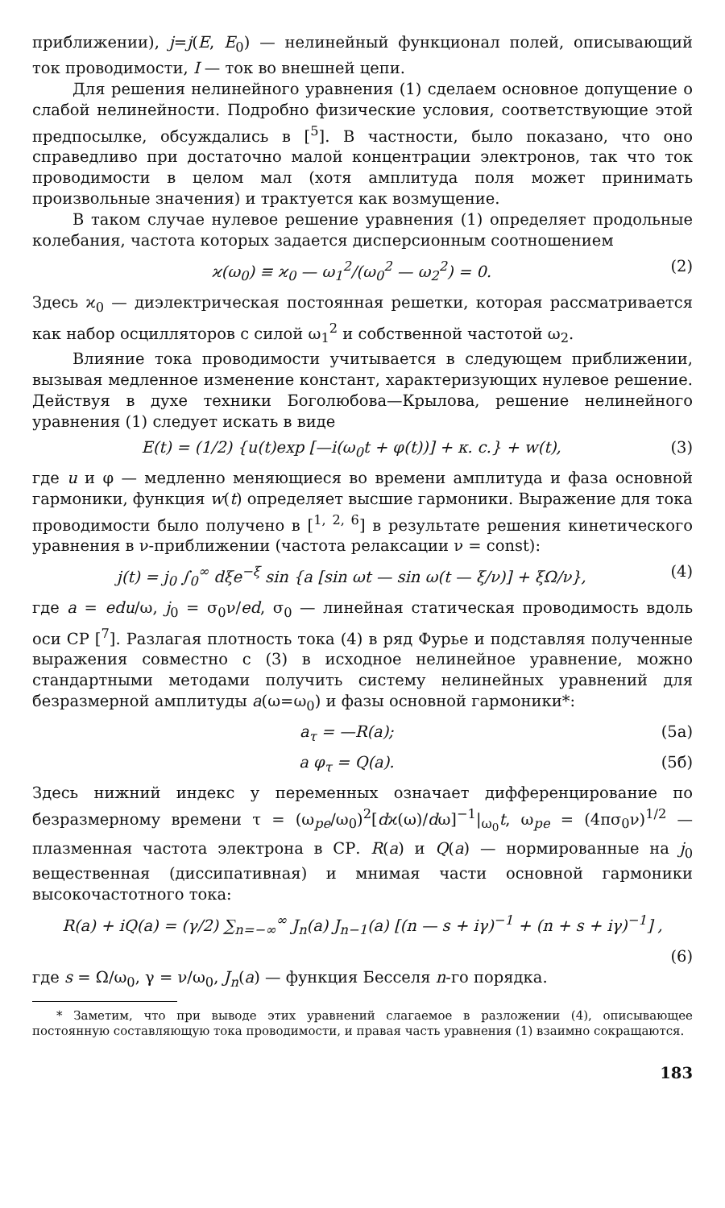приближении), j=j(E, E<sub>0</sub>) — нелинейный функционал полей, описывающий ток проводимости, I — ток во внешней цепи.
Для решения нелинейного уравнения (1) сделаем основное допущение о слабой нелинейности. Подробно физические условия, соответствующие этой предпосылке, обсуждались в [<sup>5</sup>]. В частности, было показано, что оно справедливо при достаточно малой концентрации электронов, так что ток проводимости в целом мал (хотя амплитуда поля может принимать произвольные значения) и трактуется как возмущение.
В таком случае нулевое решение уравнения (1) определяет продольные колебания, частота которых задается дисперсионным соотношением
ϰ(ω<sub>0</sub>) ≡ ϰ<sub>0</sub> — ω<sub>1</sub><sup>2</sup>/(ω<sub>0</sub><sup>2</sup> — ω<sub>2</sub><sup>2</sup>) = 0. (2)
Здесь ϰ<sub>0</sub> — диэлектрическая постоянная решетки, которая рассматривается как набор осцилляторов с силой ω<sub>1</sub><sup>2</sup> и собственной частотой ω<sub>2</sub>.
Влияние тока проводимости учитывается в следующем приближении, вызывая медленное изменение констант, характеризующих нулевое решение. Действуя в духе техники Боголюбова—Крылова, решение нелинейного уравнения (1) следует искать в виде
E(t) = (1/2) {u(t)exp [—i(ω<sub>0</sub>t + φ(t))] + к. с.} + w(t), (3)
где u и φ — медленно меняющиеся во времени амплитуда и фаза основной гармоники, функция w(t) определяет высшие гармоники. Выражение для тока проводимости было получено в [<sup>1, 2, 6</sup>] в результате решения кинетического уравнения в ν-приближении (частота релаксации ν = const):
j(t) = j<sub>0</sub> ∫<sub>0</sub><sup>∞</sup> dξe<sup>−ξ</sup> sin {a [sin ωt — sin ω(t — ξ/ν)] + ξΩ/ν}, (4)
где a = edu/ω, j<sub>0</sub> = σ<sub>0</sub>ν/ed, σ<sub>0</sub> — линейная статическая проводимость вдоль оси СР [<sup>7</sup>]. Разлагая плотность тока (4) в ряд Фурье и подставляя полученные выражения совместно с (3) в исходное нелинейное уравнение, можно стандартными методами получить систему нелинейных уравнений для безразмерной амплитуды a(ω=ω<sub>0</sub>) и фазы основной гармоники*:
a<sub>τ</sub> = —R(a); (5а)
a φ<sub>τ</sub> = Q(a). (5б)
Здесь нижний индекс у переменных означает дифференцирование по безразмерному времени τ = (ω<sub>pe</sub>/ω<sub>0</sub>)<sup>2</sup>[dϰ(ω)/dω]<sup>−1</sup>|<sub>ω<sub>0</sub></sub>t, ω<sub>pe</sub> = (4πσ<sub>0</sub>ν)<sup>1/2</sup> — плазменная частота электрона в СР. R(a) и Q(a) — нормированные на j<sub>0</sub> вещественная (диссипативная) и мнимая части основной гармоники высокочастотного тока:
R(a) + iQ(a) = (γ/2) ∑<sub>n=−∞</sub><sup>∞</sup> J<sub>n</sub>(a) J<sub>n−1</sub>(a) [(n — s + iγ)<sup>−1</sup> + (n + s + iγ)<sup>−1</sup>] ,
(6)
где s = Ω/ω<sub>0</sub>, γ = ν/ω<sub>0</sub>, J<sub>n</sub>(a) — функция Бесселя n-го порядка.
* Заметим, что при выводе этих уравнений слагаемое в разложении (4), описывающее постоянную составляющую тока проводимости, и правая часть уравнения (1) взаимно сокращаются.
183